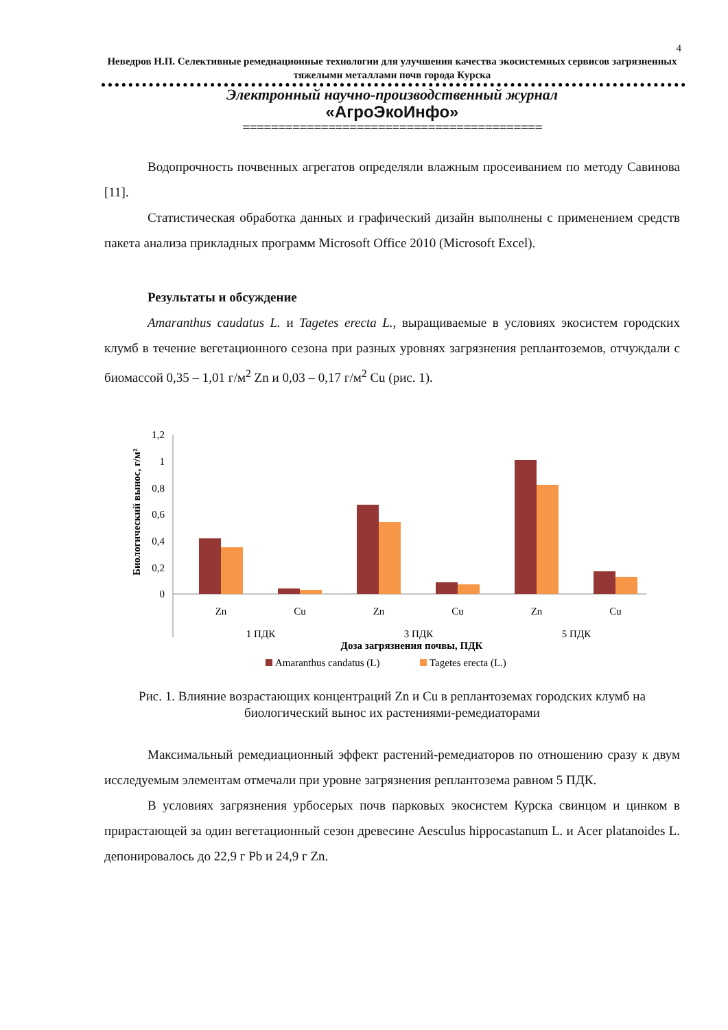4
Неведров Н.П. Селективные ремедиационные технологии для улучшения качества экосистемных сервисов загрязненных тяжелыми металлами почв города Курска
Электронный научно-производственный журнал
«АгроЭкоИнфо»
==========================================
Водопрочность почвенных агрегатов определяли влажным просеиванием по методу Савинова [11].
Статистическая обработка данных и графический дизайн выполнены с применением средств пакета анализа прикладных программ Microsoft Office 2010 (Microsoft Excel).
Результаты и обсуждение
Amaranthus caudatus L. и Tagetes erecta L., выращиваемые в условиях экосистем городских клумб в течение вегетационного сезона при разных уровнях загрязнения реплантоземов, отчуждали с биомассой 0,35 – 1,01 г/м<sup>2</sup> Zn и 0,03 – 0,17 г/м<sup>2</sup> Cu (рис. 1).
Биологический вынос, г/м²
1,2
1
0,8
0,6
0,4
0,2
0
Zn
Cu
Zn
Cu
Zn
Cu
1 ПДК
3 ПДК
5 ПДК
Доза загрязнения почвы, ПДК
Amaranthus candatus (L)
Tagetes erecta (L.)
Рис. 1. Влияние возрастающих концентраций Zn и Cu в реплантоземах городских клумб на биологический вынос их растениями-ремедиаторами
Максимальный ремедиационный эффект растений-ремедиаторов по отношению сразу к двум исследуемым элементам отмечали при уровне загрязнения реплантозема равном 5 ПДК.
В условиях загрязнения урбосерых почв парковых экосистем Курска свинцом и цинком в прирастающей за один вегетационный сезон древесине Aesculus hippocastanum L. и Acer platanoides L. депонировалось до 22,9 г Pb и 24,9 г Zn.